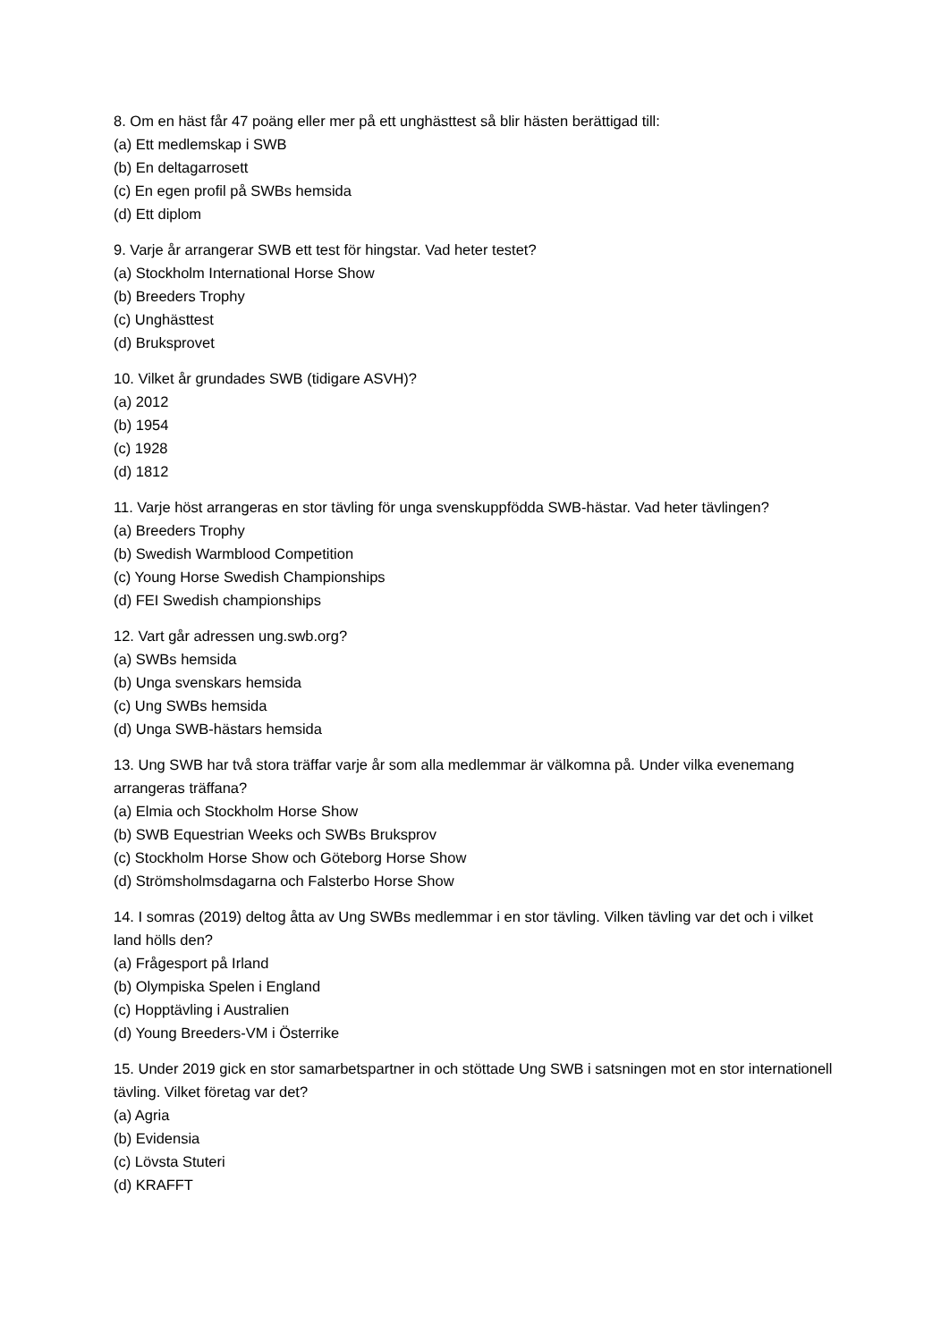8. Om en häst får 47 poäng eller mer på ett unghästtest så blir hästen berättigad till:
(a) Ett medlemskap i SWB
(b) En deltagarrosett
(c) En egen profil på SWBs hemsida
(d) Ett diplom
9. Varje år arrangerar SWB ett test för hingstar. Vad heter testet?
(a) Stockholm International Horse Show
(b) Breeders Trophy
(c) Unghästtest
(d) Bruksprovet
10. Vilket år grundades SWB (tidigare ASVH)?
(a) 2012
(b) 1954
(c) 1928
(d) 1812
11. Varje höst arrangeras en stor tävling för unga svenskuppfödda SWB-hästar. Vad heter tävlingen?
(a) Breeders Trophy
(b) Swedish Warmblood Competition
(c) Young Horse Swedish Championships
(d) FEI Swedish championships
12. Vart går adressen ung.swb.org?
(a) SWBs hemsida
(b) Unga svenskars hemsida
(c) Ung SWBs hemsida
(d) Unga SWB-hästars hemsida
13. Ung SWB har två stora träffar varje år som alla medlemmar är välkomna på. Under vilka evenemang arrangeras träffana?
(a) Elmia och Stockholm Horse Show
(b) SWB Equestrian Weeks och SWBs Bruksprov
(c) Stockholm Horse Show och Göteborg Horse Show
(d) Strömsholmsdagarna och Falsterbo Horse Show
14. I somras (2019) deltog åtta av Ung SWBs medlemmar i en stor tävling. Vilken tävling var det och i vilket land hölls den?
(a) Frågesport på Irland
(b) Olympiska Spelen i England
(c) Hopptävling i Australien
(d) Young Breeders-VM i Österrike
15. Under 2019 gick en stor samarbetspartner in och stöttade Ung SWB i satsningen mot en stor internationell tävling. Vilket företag var det?
(a) Agria
(b) Evidensia
(c) Lövsta Stuteri
(d) KRAFFT